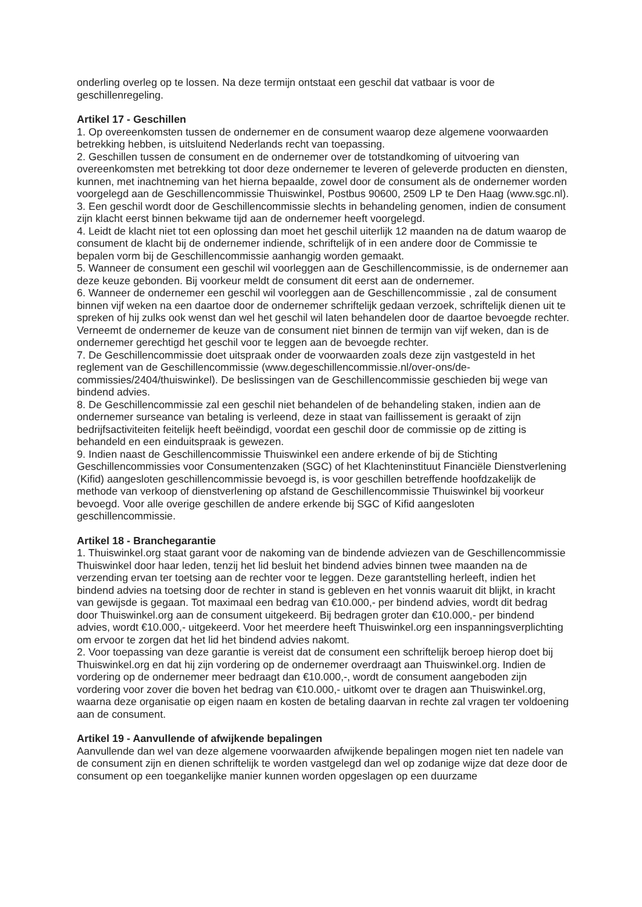onderling overleg op te lossen. Na deze termijn ontstaat een geschil dat vatbaar is voor de geschillenregeling.
Artikel 17 - Geschillen
1. Op overeenkomsten tussen de ondernemer en de consument waarop deze algemene voorwaarden betrekking hebben, is uitsluitend Nederlands recht van toepassing.
2. Geschillen tussen de consument en de ondernemer over de totstandkoming of uitvoering van overeenkomsten met betrekking tot door deze ondernemer te leveren of geleverde producten en diensten, kunnen, met inachtneming van het hierna bepaalde, zowel door de consument als de ondernemer worden voorgelegd aan de Geschillencommissie Thuiswinkel, Postbus 90600, 2509 LP te Den Haag (www.sgc.nl).
3. Een geschil wordt door de Geschillencommissie slechts in behandeling genomen, indien de consument zijn klacht eerst binnen bekwame tijd aan de ondernemer heeft voorgelegd.
4. Leidt de klacht niet tot een oplossing dan moet het geschil uiterlijk 12 maanden na de datum waarop de consument de klacht bij de ondernemer indiende, schriftelijk of in een andere door de Commissie te bepalen vorm bij de Geschillencommissie aanhangig worden gemaakt.
5. Wanneer de consument een geschil wil voorleggen aan de Geschillencommissie, is de ondernemer aan deze keuze gebonden. Bij voorkeur meldt de consument dit eerst aan de ondernemer.
6. Wanneer de ondernemer een geschil wil voorleggen aan de Geschillencommissie , zal de consument binnen vijf weken na een daartoe door de ondernemer schriftelijk gedaan verzoek, schriftelijk dienen uit te spreken of hij zulks ook wenst dan wel het geschil wil laten behandelen door de daartoe bevoegde rechter. Verneemt de ondernemer de keuze van de consument niet binnen de termijn van vijf weken, dan is de ondernemer gerechtigd het geschil voor te leggen aan de bevoegde rechter.
7. De Geschillencommissie doet uitspraak onder de voorwaarden zoals deze zijn vastgesteld in het reglement van de Geschillencommissie (www.degeschillencommissie.nl/over-ons/de-commissies/2404/thuiswinkel). De beslissingen van de Geschillencommissie geschieden bij wege van bindend advies.
8. De Geschillencommissie zal een geschil niet behandelen of de behandeling staken, indien aan de ondernemer surseance van betaling is verleend, deze in staat van faillissement is geraakt of zijn bedrijfsactiviteiten feitelijk heeft beëindigd, voordat een geschil door de commissie op de zitting is behandeld en een einduitspraak is gewezen.
9. Indien naast de Geschillencommissie Thuiswinkel een andere erkende of bij de Stichting Geschillencommissies voor Consumentenzaken (SGC) of het Klachteninstituut Financiële Dienstverlening (Kifid) aangesloten geschillencommissie bevoegd is, is voor geschillen betreffende hoofdzakelijk de methode van verkoop of dienstverlening op afstand de Geschillencommissie Thuiswinkel bij voorkeur bevoegd. Voor alle overige geschillen de andere erkende bij SGC of Kifid aangesloten geschillencommissie.
Artikel 18 - Branchegarantie
1. Thuiswinkel.org staat garant voor de nakoming van de bindende adviezen van de Geschillencommissie Thuiswinkel door haar leden, tenzij het lid besluit het bindend advies binnen twee maanden na de verzending ervan ter toetsing aan de rechter voor te leggen. Deze garantstelling herleeft, indien het bindend advies na toetsing door de rechter in stand is gebleven en het vonnis waaruit dit blijkt, in kracht van gewijsde is gegaan. Tot maximaal een bedrag van €10.000,- per bindend advies, wordt dit bedrag door Thuiswinkel.org aan de consument uitgekeerd. Bij bedragen groter dan €10.000,- per bindend advies, wordt €10.000,- uitgekeerd. Voor het meerdere heeft Thuiswinkel.org een inspanningsverplichting om ervoor te zorgen dat het lid het bindend advies nakomt.
2. Voor toepassing van deze garantie is vereist dat de consument een schriftelijk beroep hierop doet bij Thuiswinkel.org en dat hij zijn vordering op de ondernemer overdraagt aan Thuiswinkel.org. Indien de vordering op de ondernemer meer bedraagt dan €10.000,-, wordt de consument aangeboden zijn vordering voor zover die boven het bedrag van €10.000,- uitkomt over te dragen aan Thuiswinkel.org, waarna deze organisatie op eigen naam en kosten de betaling daarvan in rechte zal vragen ter voldoening aan de consument.
Artikel 19 - Aanvullende of afwijkende bepalingen
Aanvullende dan wel van deze algemene voorwaarden afwijkende bepalingen mogen niet ten nadele van de consument zijn en dienen schriftelijk te worden vastgelegd dan wel op zodanige wijze dat deze door de consument op een toegankelijke manier kunnen worden opgeslagen op een duurzame